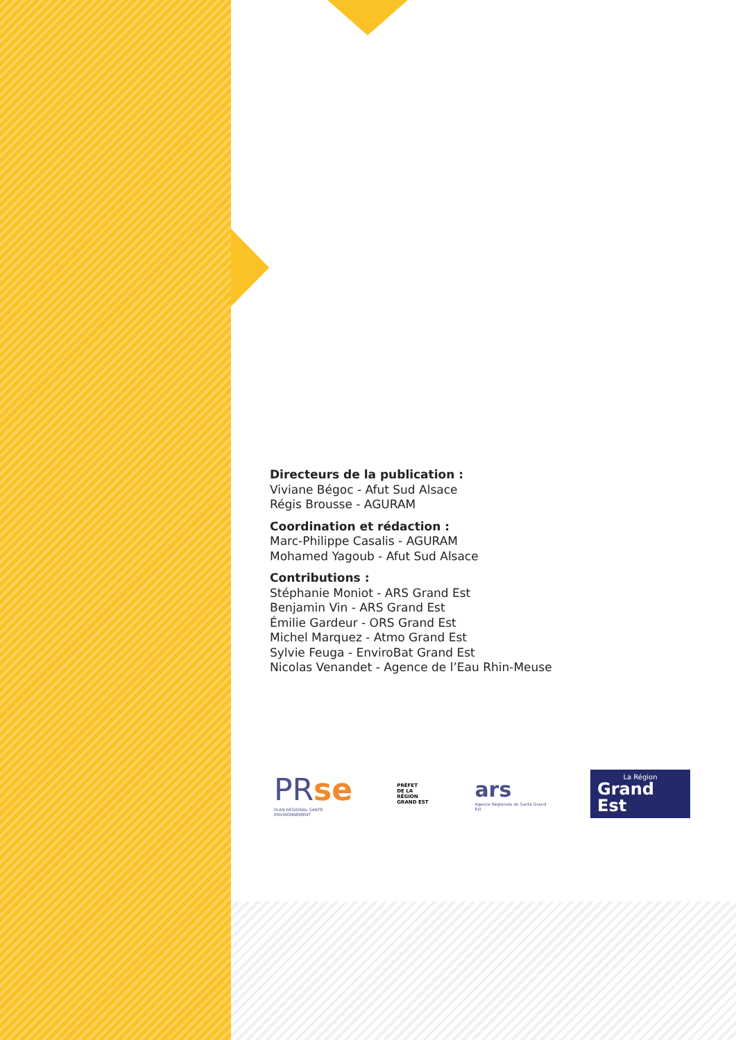Directeurs de la publication :
Viviane Bégoc - Afut Sud Alsace
Régis Brousse - AGURAM
Coordination et rédaction :
Marc-Philippe Casalis - AGURAM
Mohamed Yagoub - Afut Sud Alsace
Contributions :
Stéphanie Moniot - ARS Grand Est
Benjamin Vin - ARS Grand Est
Émilie Gardeur - ORS Grand Est
Michel Marquez - Atmo Grand Est
Sylvie Feuga - EnviroBat Grand Est
Nicolas Venandet - Agence de l’Eau Rhin-Meuse
PRse
PLAN RÉGIONAL SANTÉ ENVIRONNEMENT
PRÉFET
DE LA RÉGION
GRAND EST
ars
Agence Régionale de Santé Grand Est
La Région
Grand Est